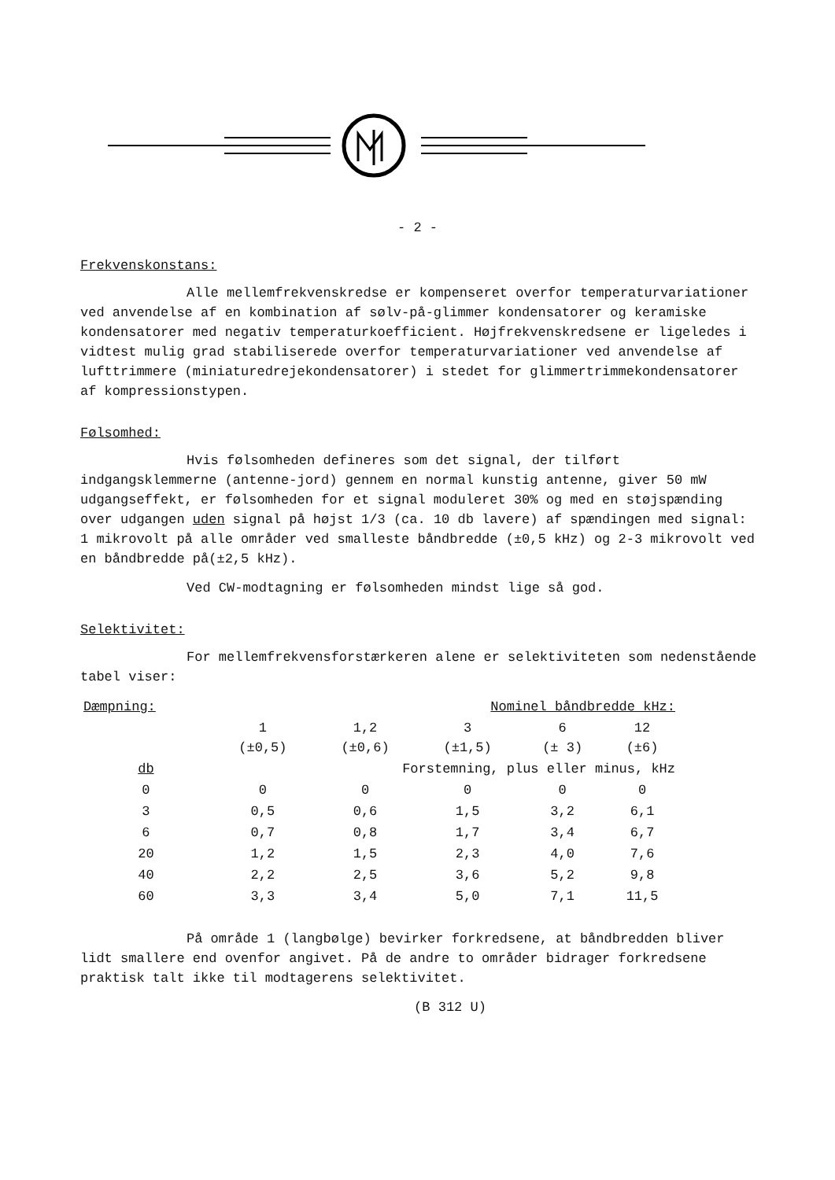- 2 -
Frekvenskonstans:
Alle mellemfrekvenskredse er kompenseret overfor temperaturvariationer ved anvendelse af en kombination af sølv-på-glimmer kondensatorer og keramiske kondensatorer med negativ temperaturkoefficient. Højfrekvenskredsene er ligeledes i vidtest mulig grad stabiliserede overfor temperaturvariationer ved anvendelse af lufttrimmere (miniaturedrejekondensatorer) i stedet for glimmertrimmekondensatorer af kompressionstypen.
Følsomhed:
Hvis følsomheden defineres som det signal, der tilført indgangsklemmerne (antenne-jord) gennem en normal kunstig antenne, giver 50 mW udgangseffekt, er følsomheden for et signal moduleret 30% og med en støjspænding over udgangen uden signal på højst 1/3 (ca. 10 db lavere) af spændingen med signal: 1 mikrovolt på alle områder ved smalleste båndbredde (±0,5 kHz) og 2-3 mikrovolt ved en båndbredde på(±2,5 kHz).
Ved CW-modtagning er følsomheden mindst lige så god.
Selektivitet:
For mellemfrekvensforstærkeren alene er selektiviteten som nedenstående tabel viser:
| Dæmpning: | Nominel båndbredde kHz: | | | | |
| --- | --- | --- | --- | --- | --- |
| | 1 (±0,5) | 1,2 (±0,6) | 3 (±1,5) | 6 (± 3) | 12 (±6) |
| db | Forstemning, plus eller minus, kHz | | | | |
| 0 | 0 | 0 | 0 | 0 | 0 |
| 3 | 0,5 | 0,6 | 1,5 | 3,2 | 6,1 |
| 6 | 0,7 | 0,8 | 1,7 | 3,4 | 6,7 |
| 20 | 1,2 | 1,5 | 2,3 | 4,0 | 7,6 |
| 40 | 2,2 | 2,5 | 3,6 | 5,2 | 9,8 |
| 60 | 3,3 | 3,4 | 5,0 | 7,1 | 11,5 |
På område 1 (langbølge) bevirker forkredsene, at båndbredden bliver lidt smallere end ovenfor angivet. På de andre to områder bidrager forkredsene praktisk talt ikke til modtagerens selektivitet.
(B 312 U)